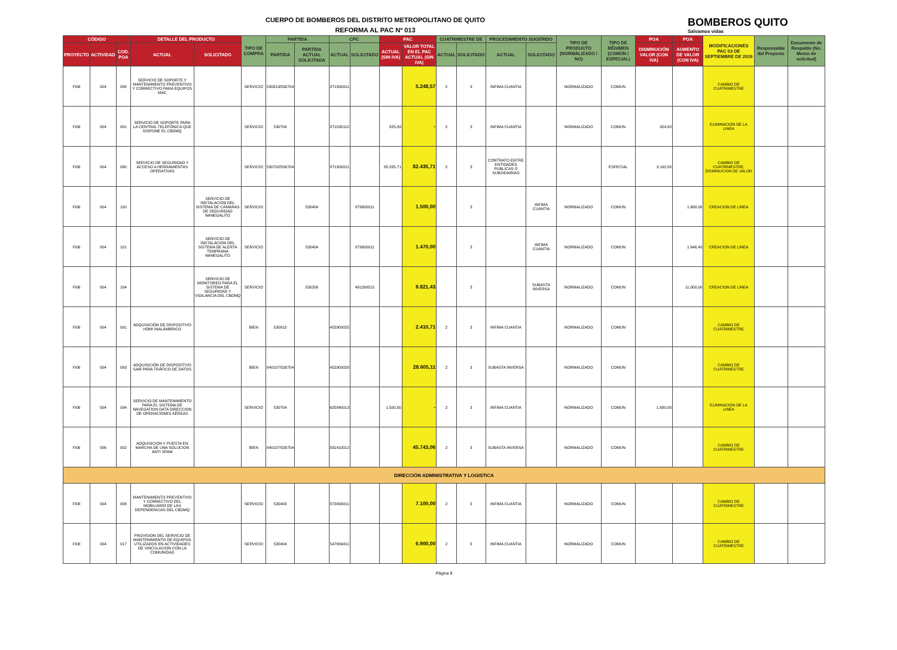CUERPO DE BOMBEROS DEL DISTRITO METROPOLITANO DE QUITO
REFORMA AL PAC Nº 013
BOMBEROS QUITO
Salvamos vidas
| CÓDIGO | | | DETALLE DEL PRODUCTO | | TIPO DE COMPRA | PARTIDA | | CPC | | PAC | | CUATRIMESTRE DE | | PROCEDIMIENTO SUGERIDO | | TIPO DE PRODUCTO (NORMALIZADO / NO) | TIPO DE RÉGIMEN (COMÚN / ESPECIAL) | POA | POA | MODIFICACIONES PAC 03 DE SEPTIEMBRE DE 2019 | Responsable del Proyecto | Documento de Respaldo (No. Memo de solicitud) |
| --- | --- | --- | --- | --- | --- | --- | --- | --- | --- | --- | --- | --- | --- | --- | --- | --- | --- | --- | --- | --- | --- | --- |
| PROYECTO | ACTIVIDAD | COD. POA | ACTUAL | SOLICITADO | | PARTIDA | PARTIDA ACTUAL SOLICITADA | ACTUAL | SOLICITADO | ACTUAL (SIN IVA) | VALOR TOTAL EN EL PAC ACTUAL (SIN IVA) | ACTUAL | SOLICITADO | ACTUAL | SOLICITADO | | | DISMINUCIÓN VALOR (CON IVA) | AUMENTO DE VALOR (CON IVA) | | | |
| FI06 | 004 | 088 | SERVICIO DE SOPORTE Y MANTENIMIENTO PREVENTIVO Y CORRECTIVO PARA EQUIPOS MAC | | SERVICIO | 530813/530704 | | 871300011 | | | 5.248,57 | 2 | 3 | INFIMA CUANTIA | | NORMALIZADO | COMUN | | | CAMBIO DE CUATRIMESTRE | | |
| FI06 | 004 | 081 | SERVICIO DE SOPORTE PARA LA CENTRAL TELEFÓNICA QUE DISPONE EL CBDMQ | | SERVICIO | 530704 | | 871530112 | | 825,00 | - | 2 | 3 | INFIMA CUANTIA | | NORMALIZADO | COMUN | 924,00 | | ELIMINACION DE LA LINEA | | |
| FI06 | 004 | 090 | SERVICIO DE SEGURIDAD Y ACCESO A HERRAMIENTAS OPERATIVAS | | SERVICIO | 530702/530704 | | 871300011 | | 85.285,71 | 82.435,71 | 2 | 3 | CONTRATO ENTRE ENTIDADES PUBLICAS O SUBSIDIARIAS | | | ESPECIAL | 3.192,00 | | CAMBIO DE CUATRIMESTRE, DISMINUCION DE VALOR | | |
| FI06 | 004 | 100 | | SERVICIO DE INSTALACION DEL SISTEMA DE CÁMARAS DE SEGURIDAD NANEGALITO | SERVICIO | | 530404 | | 873600011 | | 1.500,00 | | 3 | | INFIMA CUANTIA | NORMALIZADO | COMUN | | 1.680,00 | CREACION DE LINEA | | |
| FI06 | 004 | 101 | | SERVICIO DE INSTALACION DEL SISTEMA DE ALERTA TEMPRANA NANEGALITO | SERVICIO | | 530404 | | 873600011 | | 1.470,00 | | 3 | | INFIMA CUANTIA | NORMALIZADO | COMUN | | 1.646,40 | CREACION DE LINEA | | |
| FI06 | 004 | 104 | | SERVICIO DE MONITOREO PARA EL SISTEMA DE SEGURIDAD Y VIGILANCIA DEL CBDMQ | SERVICIO | | 530208 | | 491290515 | | 9.821,43 | | 3 | | SUBASTA INVERSA | NORMALIZADO | COMUN | | 11.000,00 | CREACION DE LINEA | | |
| FI06 | 004 | 091 | ADQUISICIÓN DE DISPOSITIVO HDMI INALÁMBRICO | | BIEN | 530813 | | 452900025 | | | 2.410,71 | 2 | 3 | INFIMA CUANTIA | | NORMALIZADO | COMUN | | | CAMBIO DE CUATRIMESTRE | | |
| FI06 | 004 | 093 | ADQUISICIÓN DE DISPOSITIVO SAM PARA TRÁFICO DE DATOS | | BIEN | 840107/530704 | | 452900028 | | | 28.605,11 | 2 | 3 | SUBASTA INVERSA | | NORMALIZADO | COMUN | | | CAMBIO DE CUATRIMESTRE | | |
| FI06 | 004 | 094 | SERVICIO DE MANTENIMIENTO PARA EL SISTEMA DE NAVEGATION DATA DIRECCION DE OPERACIONES AÉREAS | | SERVICIO | 530704 | | 625840013 | | 1.500,00 | - | 2 | 3 | INFIMA CUANTIA | | NORMALIZADO | COMUN | 1.680,00 | | ELIMINACION DE LA LINEA | | |
| FI06 | 006 | 002 | ADQUISICION Y PUESTA EN MARCHA DE UNA SOLUCION ANTI SPAM | | BIEN | 840107/530704 | | 831410012 | | | 45.743,06 | 2 | 3 | SUBASTA INVERSA | | NORMALIZADO | COMUN | | | CAMBIO DE CUATRIMESTRE | | |
| DIRECCIÓN ADMINISTRATIVA Y LOGISTICA | | | | | | | | | | | | | | | | | | | | | | |
| FI08 | 004 | 008 | MANTENIMIENTO PREVENTIVO Y CORRECTIVO DEL MOBILIARIO DE LAS DEPENDENCIAS DEL CBDMQ | | SERVICIO | 530403 | | 872400011 | | | 7.100,00 | 2 | 3 | INFIMA CUANTIA | | NORMALIZADO | COMUN | | | CAMBIO DE CUATRIMESTRE | | |
| FI08 | 004 | 017 | PROVISION DEL SERVICIO DE MANTENIMIENTO DE EQUIPOS UTILIZADOS EN ACTIVIDADES DE VINCULACION CON LA COMUNIDAD | | SERVICIO | 530404 | | 547900411 | | | 6.900,00 | 2 | 3 | INFIMA CUANTIA | | NORMALIZADO | COMUN | | | CAMBIO DE CUATRIMESTRE | | |
Página 9